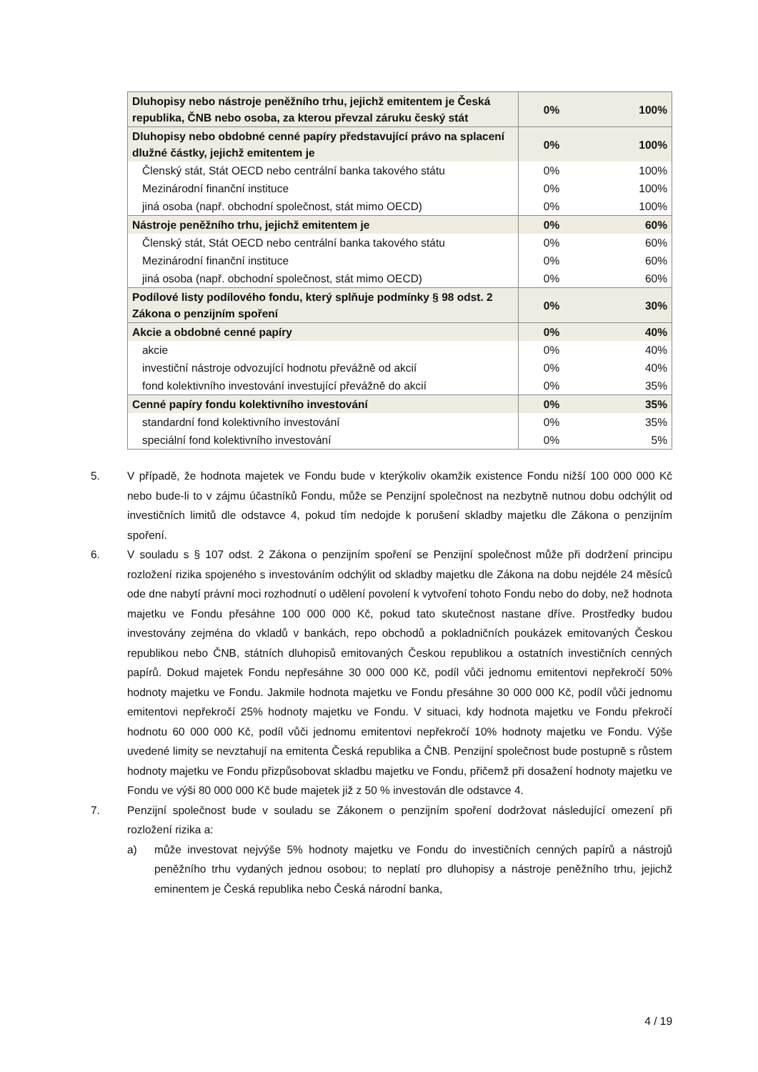| Dluhopisy nebo nástroje peněžního trhu, jejichž emitentem je Česká republika, ČNB nebo osoba, za kterou převzal záruku český stát | 0% | 100% |
| Dluhopisy nebo obdobné cenné papíry představující právo na splacení dlužné částky, jejichž emitentem je | 0% | 100% |
| Členský stát, Stát OECD nebo centrální banka takového státu | 0% | 100% |
| Mezinárodní finanční instituce | 0% | 100% |
| jiná osoba (např. obchodní společnost, stát mimo OECD) | 0% | 100% |
| Nástroje peněžního trhu, jejichž emitentem je | 0% | 60% |
| Členský stát, Stát OECD nebo centrální banka takového státu | 0% | 60% |
| Mezinárodní finanční instituce | 0% | 60% |
| jiná osoba (např. obchodní společnost, stát mimo OECD) | 0% | 60% |
| Podílové listy podílového fondu, který splňuje podmínky § 98 odst. 2 Zákona o penzijním spoření | 0% | 30% |
| Akcie a obdobné cenné papíry | 0% | 40% |
| akcie | 0% | 40% |
| investiční nástroje odvozující hodnotu převážně od akcií | 0% | 40% |
| fond kolektivního investování investující převážně do akcií | 0% | 35% |
| Cenné papíry fondu kolektivního investování | 0% | 35% |
| standardní fond kolektivního investování | 0% | 35% |
| speciální fond kolektivního investování | 0% | 5% |
5. V případě, že hodnota majetek ve Fondu bude v kterýkoliv okamžik existence Fondu nižší 100 000 000 Kč nebo bude-li to v zájmu účastníků Fondu, může se Penzijní společnost na nezbytně nutnou dobu odchýlit od investičních limitů dle odstavce 4, pokud tím nedojde k porušení skladby majetku dle Zákona o penzijním spoření.
6. V souladu s § 107 odst. 2 Zákona o penzijním spoření se Penzijní společnost může při dodržení principu rozložení rizika spojeného s investováním odchýlit od skladby majetku dle Zákona na dobu nejdéle 24 měsíců ode dne nabytí právní moci rozhodnutí o udělení povolení k vytvoření tohoto Fondu nebo do doby, než hodnota majetku ve Fondu přesáhne 100 000 000 Kč, pokud tato skutečnost nastane dříve. Prostředky budou investovány zejména do vkladů v bankách, repo obchodů a pokladničních poukázek emitovaných Českou republikou nebo ČNB, státních dluhopisů emitovaných Českou republikou a ostatních investičních cenných papírů. Dokud majetek Fondu nepřesáhne 30 000 000 Kč, podíl vůči jednomu emitentovi nepřekročí 50% hodnoty majetku ve Fondu. Jakmile hodnota majetku ve Fondu přesáhne 30 000 000 Kč, podíl vůči jednomu emitentovi nepřekročí 25% hodnoty majetku ve Fondu. V situaci, kdy hodnota majetku ve Fondu překročí hodnotu 60 000 000 Kč, podíl vůči jednomu emitentovi nepřekročí 10% hodnoty majetku ve Fondu. Výše uvedené limity se nevztahují na emitenta Česká republika a ČNB. Penzijní společnost bude postupně s růstem hodnoty majetku ve Fondu přizpůsobovat skladbu majetku ve Fondu, přičemž při dosažení hodnoty majetku ve Fondu ve výši 80 000 000 Kč bude majetek již z 50 % investován dle odstavce 4.
7. Penzijní společnost bude v souladu se Zákonem o penzijním spoření dodržovat následující omezení při rozložení rizika a:
a) může investovat nejvýše 5% hodnoty majetku ve Fondu do investičních cenných papírů a nástrojů peněžního trhu vydaných jednou osobou; to neplatí pro dluhopisy a nástroje peněžního trhu, jejichž eminentem je Česká republika nebo Česká národní banka,
4 / 19